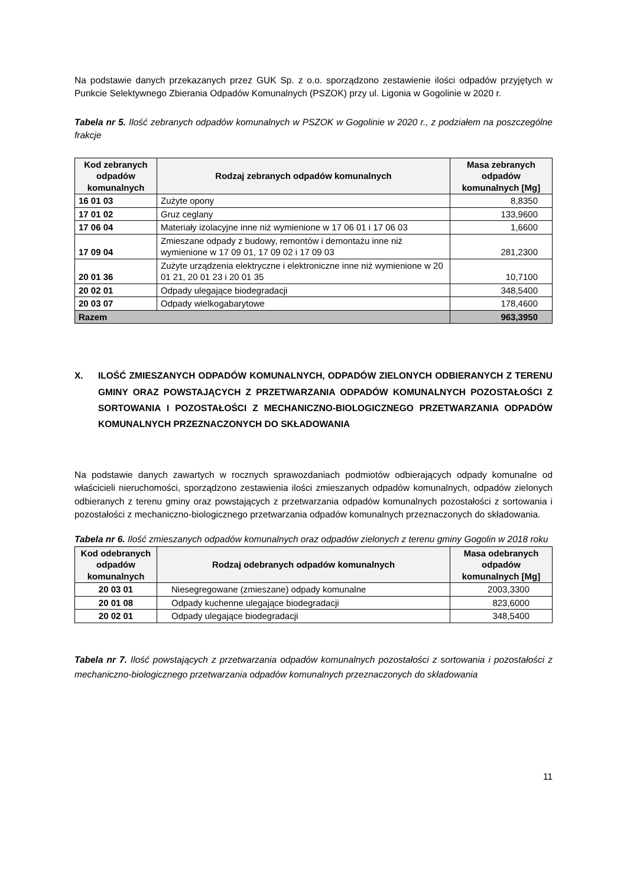Na podstawie danych przekazanych przez GUK Sp. z o.o. sporządzono zestawienie ilości odpadów przyjętych w Punkcie Selektywnego Zbierania Odpadów Komunalnych (PSZOK) przy ul. Ligonia w Gogolinie w 2020 r.
Tabela nr 5. Ilość zebranych odpadów komunalnych w PSZOK w Gogolinie w 2020 r., z podziałem na poszczególne frakcje
| Kod zebranych odpadów komunalnych | Rodzaj zebranych odpadów komunalnych | Masa zebranych odpadów komunalnych [Mg] |
| --- | --- | --- |
| 16 01 03 | Zużyte opony | 8,8350 |
| 17 01 02 | Gruz ceglany | 133,9600 |
| 17 06 04 | Materiały izolacyjne inne niż wymienione w 17 06 01 i 17 06 03 | 1,6600 |
| 17 09 04 | Zmieszane odpady z budowy, remontów i demontażu inne niż wymienione w 17 09 01, 17 09 02 i 17 09 03 | 281,2300 |
| 20 01 36 | Zużyte urządzenia elektryczne i elektroniczne inne niż wymienione w 20 01 21, 20 01 23 i 20 01 35 | 10,7100 |
| 20 02 01 | Odpady ulegające biodegradacji | 348,5400 |
| 20 03 07 | Odpady wielkogabarytowe | 178,4600 |
| Razem | | 963,3950 |
X. ILOŚĆ ZMIESZANYCH ODPADÓW KOMUNALNYCH, ODPADÓW ZIELONYCH ODBIERANYCH Z TERENU GMINY ORAZ POWSTAJĄCYCH Z PRZETWARZANIA ODPADÓW KOMUNALNYCH POZOSTAŁOŚCI Z SORTOWANIA I POZOSTAŁOŚCI Z MECHANICZNO-BIOLOGICZNEGO PRZETWARZANIA ODPADÓW KOMUNALNYCH PRZEZNACZONYCH DO SKŁADOWANIA
Na podstawie danych zawartych w rocznych sprawozdaniach podmiotów odbierających odpady komunalne od właścicieli nieruchomości, sporządzono zestawienia ilości zmieszanych odpadów komunalnych, odpadów zielonych odbieranych z terenu gminy oraz powstających z przetwarzania odpadów komunalnych pozostałości z sortowania i pozostałości z mechaniczno-biologicznego przetwarzania odpadów komunalnych przeznaczonych do składowania.
Tabela nr 6. Ilość zmieszanych odpadów komunalnych oraz odpadów zielonych z terenu gminy Gogolin w 2018 roku
| Kod odebranych odpadów komunalnych | Rodzaj odebranych odpadów komunalnych | Masa odebranych odpadów komunalnych [Mg] |
| --- | --- | --- |
| 20 03 01 | Niesegregowane (zmieszane) odpady komunalne | 2003,3300 |
| 20 01 08 | Odpady kuchenne ulegające biodegradacji | 823,6000 |
| 20 02 01 | Odpady ulegające biodegradacji | 348,5400 |
Tabela nr 7. Ilość powstających z przetwarzania odpadów komunalnych pozostałości z sortowania i pozostałości z mechaniczno-biologicznego przetwarzania odpadów komunalnych przeznaczonych do składowania
11